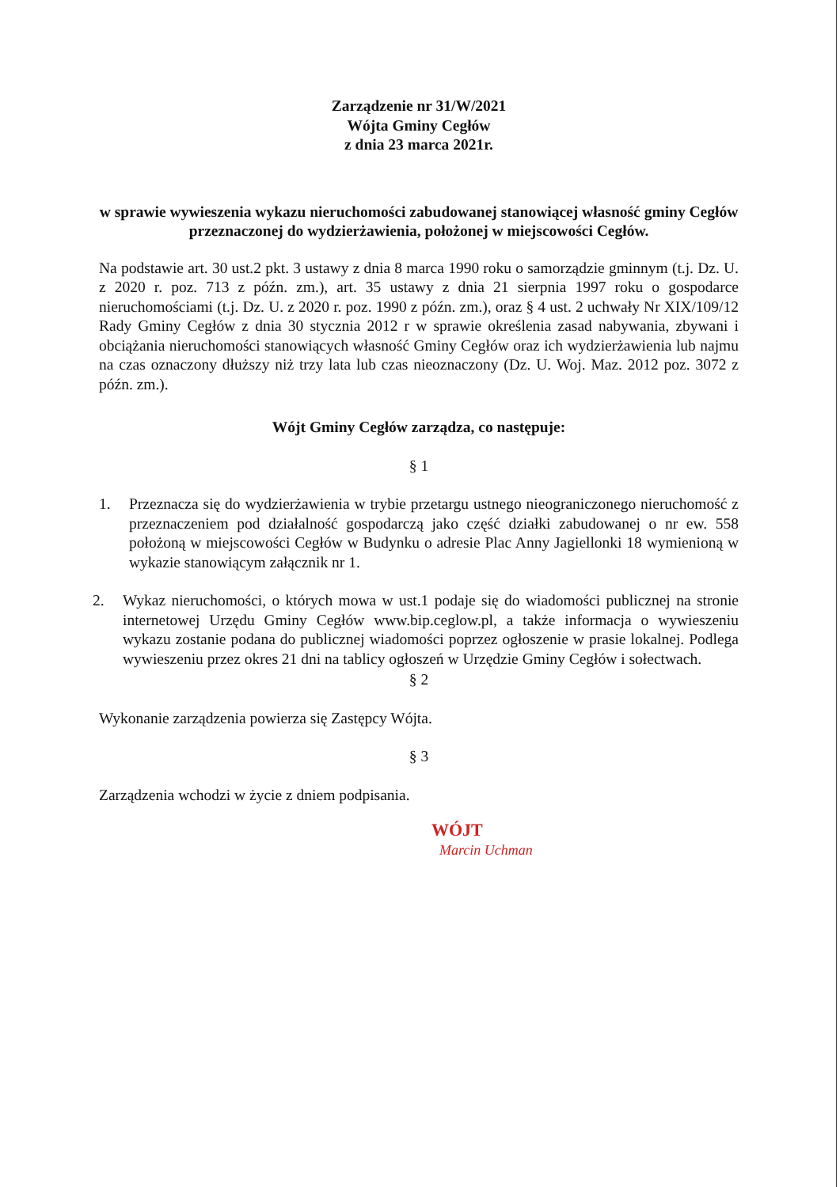Zarządzenie nr 31/W/2021
Wójta Gminy Cegłów
z dnia 23 marca 2021r.
w sprawie wywieszenia wykazu nieruchomości zabudowanej stanowiącej własność gminy Cegłów przeznaczonej do wydzierżawienia, położonej w miejscowości Cegłów.
Na podstawie art. 30 ust.2 pkt. 3 ustawy z dnia 8 marca 1990 roku o samorządzie gminnym (t.j. Dz. U. z 2020 r. poz. 713 z późn. zm.), art. 35 ustawy z dnia 21 sierpnia 1997 roku o gospodarce nieruchomościami (t.j. Dz. U. z 2020 r. poz. 1990 z późn. zm.), oraz § 4 ust. 2 uchwały Nr XIX/109/12 Rady Gminy Cegłów z dnia 30 stycznia 2012 r w sprawie określenia zasad nabywania, zbywani i obciążania nieruchomości stanowiących własność Gminy Cegłów oraz ich wydzierżawienia lub najmu na czas oznaczony dłuższy niż trzy lata lub czas nieoznaczony (Dz. U. Woj. Maz. 2012 poz. 3072 z późn. zm.).
Wójt Gminy Cegłów zarządza, co następuje:
§ 1
1. Przeznacza się do wydzierżawienia w trybie przetargu ustnego nieograniczonego nieruchomość z przeznaczeniem pod działalność gospodarczą jako część działki zabudowanej o nr ew. 558 położoną w miejscowości Cegłów w Budynku o adresie Plac Anny Jagiellonki 18 wymienioną w wykazie stanowiącym załącznik nr 1.
2. Wykaz nieruchomości, o których mowa w ust.1 podaje się do wiadomości publicznej na stronie internetowej Urzędu Gminy Cegłów www.bip.ceglow.pl, a także informacja o wywieszeniu wykazu zostanie podana do publicznej wiadomości poprzez ogłoszenie w prasie lokalnej. Podlega wywieszeniu przez okres 21 dni na tablicy ogłoszeń w Urzędzie Gminy Cegłów i sołectwach.
§ 2
Wykonanie zarządzenia powierza się Zastępcy Wójta.
§ 3
Zarządzenia wchodzi w życie z dniem podpisania.
WÓJT
Marcin Uchman